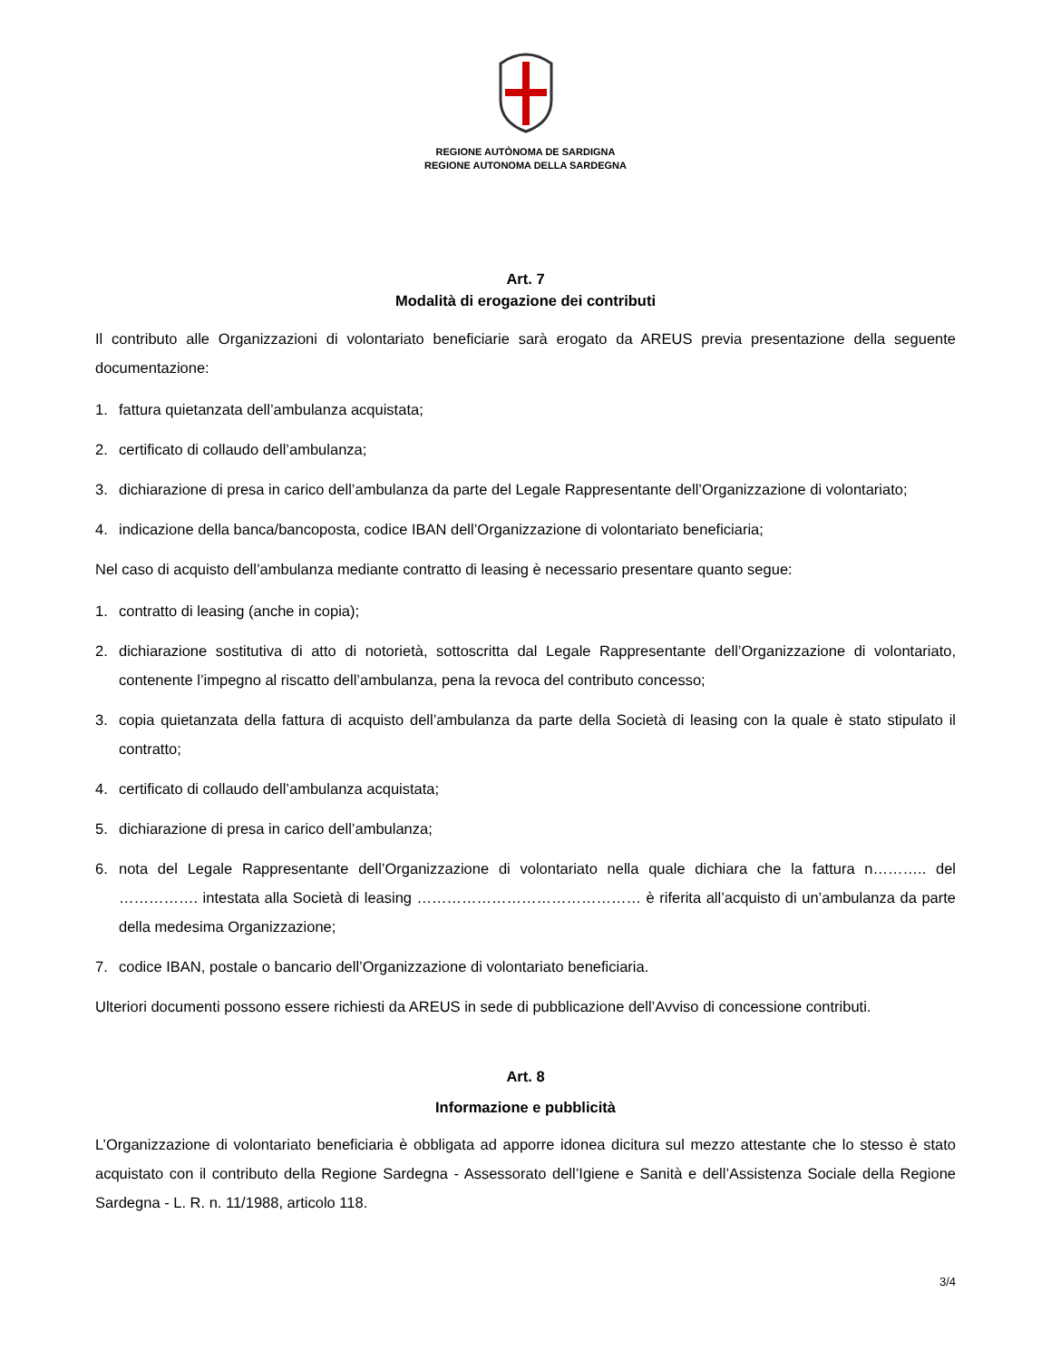REGIONE AUTÒNOMA DE SARDIGNA
REGIONE AUTONOMA DELLA SARDEGNA
Art. 7
Modalità di erogazione dei contributi
Il contributo alle Organizzazioni di volontariato beneficiarie sarà erogato da AREUS previa presentazione della seguente documentazione:
1. fattura quietanzata dell’ambulanza acquistata;
2. certificato di collaudo dell’ambulanza;
3. dichiarazione di presa in carico dell’ambulanza da parte del Legale Rappresentante dell’Organizzazione di volontariato;
4. indicazione della banca/bancoposta, codice IBAN dell’Organizzazione di volontariato beneficiaria;
Nel caso di acquisto dell’ambulanza mediante contratto di leasing è necessario presentare quanto segue:
1. contratto di leasing (anche in copia);
2. dichiarazione sostitutiva di atto di notorietà, sottoscritta dal Legale Rappresentante dell’Organizzazione di volontariato, contenente l’impegno al riscatto dell’ambulanza, pena la revoca del contributo concesso;
3. copia quietanzata della fattura di acquisto dell’ambulanza da parte della Società di leasing con la quale è stato stipulato il contratto;
4. certificato di collaudo dell’ambulanza acquistata;
5. dichiarazione di presa in carico dell’ambulanza;
6. nota del Legale Rappresentante dell’Organizzazione di volontariato nella quale dichiara che la fattura n……….. del ……………. intestata alla Società di leasing ……………………………………… è riferita all’acquisto di un’ambulanza da parte della medesima Organizzazione;
7. codice IBAN, postale o bancario dell’Organizzazione di volontariato beneficiaria.
Ulteriori documenti possono essere richiesti da AREUS in sede di pubblicazione dell’Avviso di concessione contributi.
Art. 8
Informazione e pubblicità
L’Organizzazione di volontariato beneficiaria è obbligata ad apporre idonea dicitura sul mezzo attestante che lo stesso è stato acquistato con il contributo della Regione Sardegna - Assessorato dell’Igiene e Sanità e dell’Assistenza Sociale della Regione Sardegna - L. R. n. 11/1988, articolo 118.
3/4